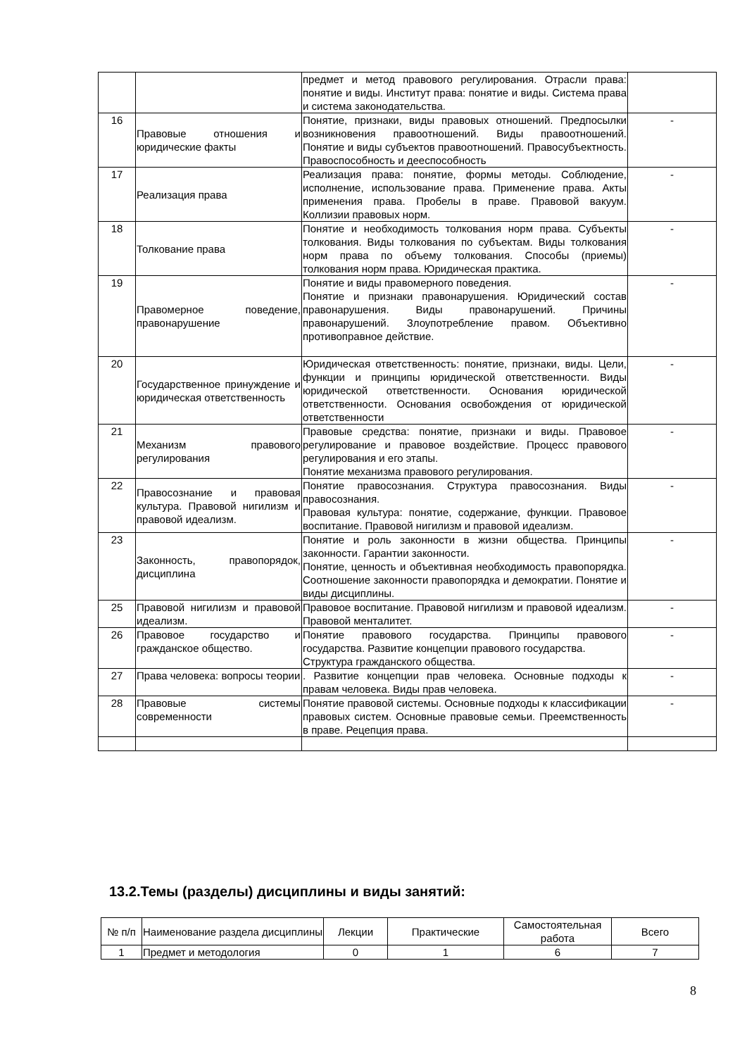| | | предмет и метод правового регулирования. Отрасли права: понятие и виды. Институт права: понятие и виды. Система права и система законодательства. | |
| 16 | Правовые отношения и юридические факты | Понятие, признаки, виды правовых отношений. Предпосылки возникновения правоотношений. Виды правоотношений. Понятие и виды субъектов правоотношений. Правосубъектность. Правоспособность и дееспособность | - |
| 17 | Реализация права | Реализация права: понятие, формы методы. Соблюдение, исполнение, использование права. Применение права. Акты применения права. Пробелы в праве. Правовой вакуум. Коллизии правовых норм. | - |
| 18 | Толкование права | Понятие и необходимость толкования норм права. Субъекты толкования. Виды толкования по субъектам. Виды толкования норм права по объему толкования. Способы (приемы) толкования норм права. Юридическая практика. | - |
| 19 | Правомерное поведение, правонарушение | Понятие и виды правомерного поведения. Понятие и признаки правонарушения. Юридический состав правонарушения. Виды правонарушений. Причины правонарушений. Злоупотребление правом. Объективно противоправное действие. | - |
| 20 | Государственное принуждение и юридическая ответственность | Юридическая ответственность: понятие, признаки, виды. Цели, функции и принципы юридической ответственности. Виды юридической ответственности. Основания юридической ответственности. Основания освобождения от юридической ответственности | - |
| 21 | Механизм правового регулирования | Правовые средства: понятие, признаки и виды. Правовое регулирование и правовое воздействие. Процесс правового регулирования и его этапы. Понятие механизма правового регулирования. | - |
| 22 | Правосознание и правовая культура. Правовой нигилизм и правовой идеализм. | Понятие правосознания. Структура правосознания. Виды правосознания. Правовая культура: понятие, содержание, функции. Правовое воспитание. Правовой нигилизм и правовой идеализм. | - |
| 23 | Законность, правопорядок, дисциплина | Понятие и роль законности в жизни общества. Принципы законности. Гарантии законности. Понятие, ценность и объективная необходимость правопорядка. Соотношение законности правопорядка и демократии. Понятие и виды дисциплины. | - |
| 25 | Правовой нигилизм и правовой идеализм. | Правовое воспитание. Правовой нигилизм и правовой идеализм. Правовой менталитет. | - |
| 26 | Правовое государство и гражданское общество. | Понятие правового государства. Принципы правового государства. Развитие концепции правового государства. Структура гражданского общества. | - |
| 27 | Права человека: вопросы теории | . Развитие концепции прав человека. Основные подходы к правам человека. Виды прав человека. | - |
| 28 | Правовые системы современности | Понятие правовой системы. Основные подходы к классификации правовых систем. Основные правовые семьи. Преемственность в праве. Рецепция права. | - |
13.2.Темы (разделы) дисциплины и виды занятий:
| № п/п | Наименование раздела дисциплины | Лекции | Практические | Самостоятельная работа | Всего |
| --- | --- | --- | --- | --- | --- |
| 1 | Предмет и методология | 0 | 1 | 6 | 7 |
8